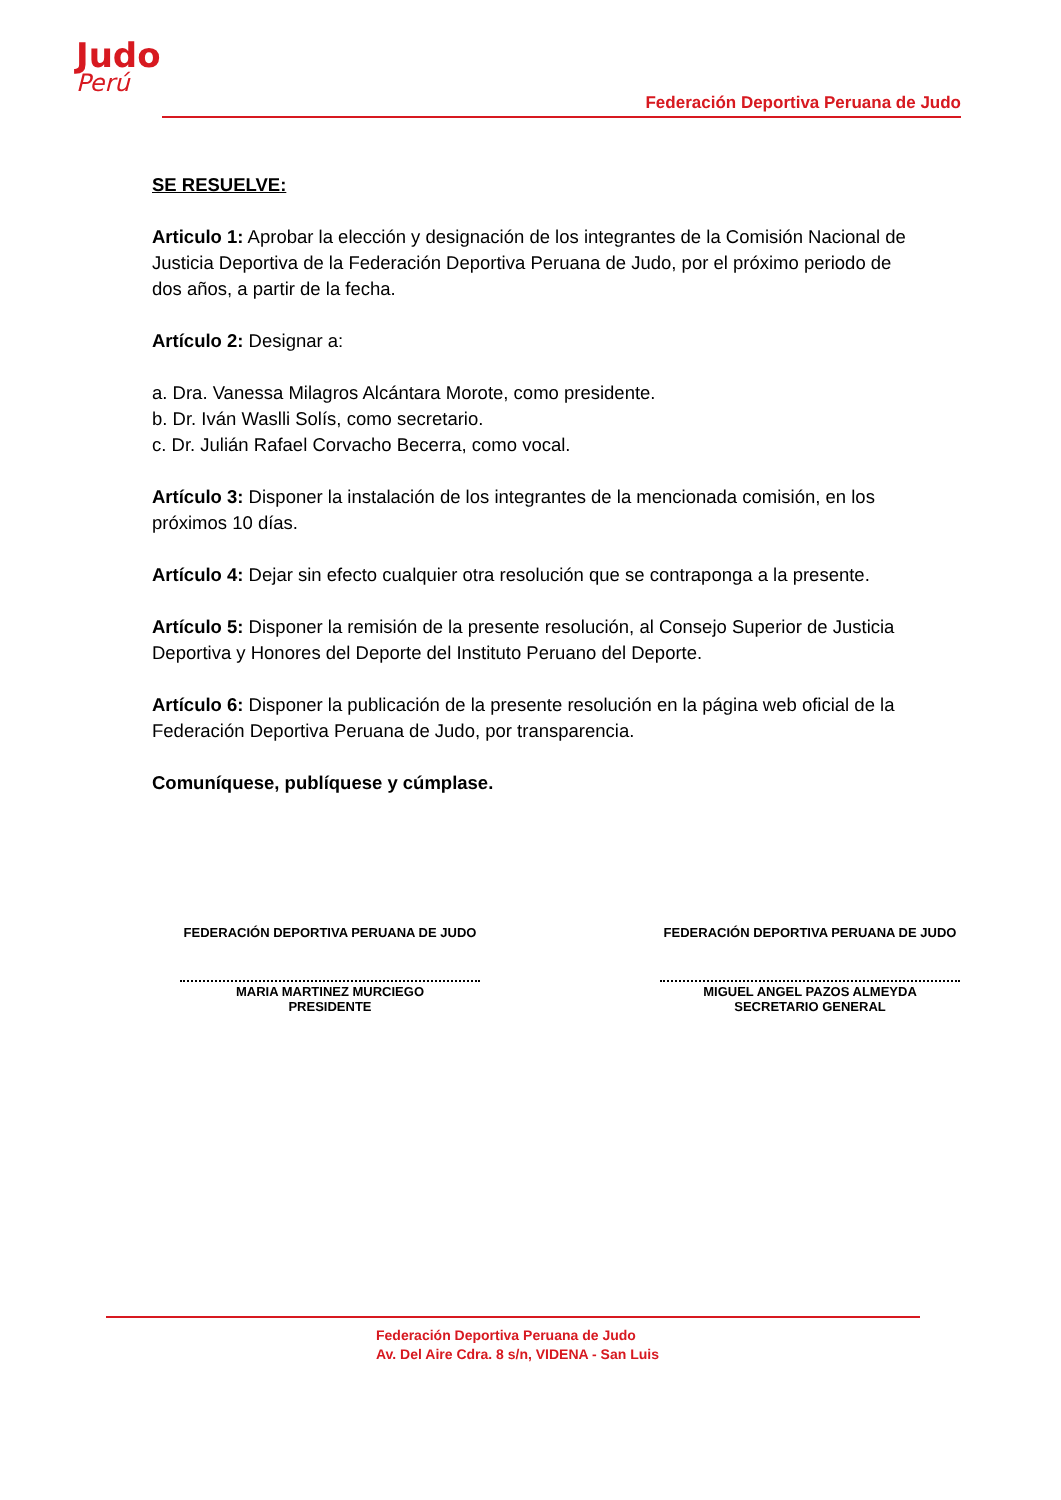Judo
Perú
Federación Deportiva Peruana de Judo
SE RESUELVE:
Articulo 1: Aprobar la elección y designación de los integrantes de la Comisión Nacional de Justicia Deportiva de la Federación Deportiva Peruana de Judo, por el próximo periodo de dos años, a partir de la fecha.
Artículo 2: Designar a:
a. Dra. Vanessa Milagros Alcántara Morote, como presidente.
b. Dr. Iván Waslli Solís, como secretario.
c. Dr. Julián Rafael Corvacho Becerra, como vocal.
Artículo 3: Disponer la instalación de los integrantes de la mencionada comisión, en los próximos 10 días.
Artículo 4: Dejar sin efecto cualquier otra resolución que se contraponga a la presente.
Artículo 5: Disponer la remisión de la presente resolución, al Consejo Superior de Justicia Deportiva y Honores del Deporte del Instituto Peruano del Deporte.
Artículo 6: Disponer la publicación de la presente resolución en la página web oficial de la Federación Deportiva Peruana de Judo, por transparencia.
Comuníquese, publíquese y cúmplase.
FEDERACIÓN DEPORTIVA PERUANA DE JUDO
MARIA MARTINEZ MURCIEGO
PRESIDENTE
FEDERACIÓN DEPORTIVA PERUANA DE JUDO
MIGUEL ANGEL PAZOS ALMEYDA
SECRETARIO GENERAL
Federación Deportiva Peruana de Judo
Av. Del Aire Cdra. 8 s/n, VIDENA - San Luis